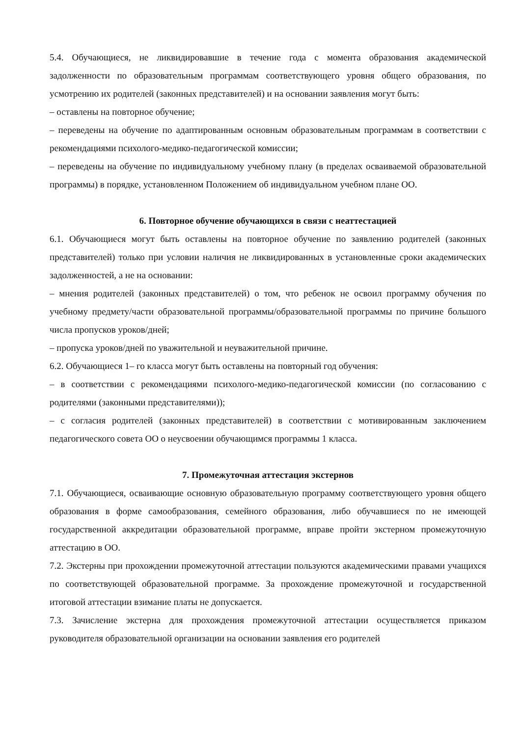5.4. Обучающиеся, не ликвидировавшие в течение года с момента образования академической задолженности по образовательным программам соответствующего уровня общего образования, по усмотрению их родителей (законных представителей) и на основании заявления могут быть:
– оставлены на повторное обучение;
– переведены на обучение по адаптированным основным образовательным программам в соответствии с рекомендациями психолого-медико-педагогической комиссии;
– переведены на обучение по индивидуальному учебному плану (в пределах осваиваемой образовательной программы) в порядке, установленном Положением об индивидуальном учебном плане ОО.
6. Повторное обучение обучающихся в связи с неаттестацией
6.1. Обучающиеся могут быть оставлены на повторное обучение по заявлению родителей (законных представителей) только при условии наличия не ликвидированных в установленные сроки академических задолженностей, а не на основании:
– мнения родителей (законных представителей) о том, что ребенок не освоил программу обучения по учебному предмету/части образовательной программы/образовательной программы по причине большого числа пропусков уроков/дней;
– пропуска уроков/дней по уважительной и неуважительной причине.
6.2. Обучающиеся 1– го класса могут быть оставлены на повторный год обучения:
– в соответствии с рекомендациями психолого-медико-педагогической комиссии (по согласованию с родителями (законными представителями));
– с согласия родителей (законных представителей) в соответствии с мотивированным заключением педагогического совета ОО о неусвоении обучающимся программы 1 класса.
7. Промежуточная аттестация экстернов
7.1. Обучающиеся, осваивающие основную образовательную программу соответствующего уровня общего образования в форме самообразования, семейного образования, либо обучавшиеся по не имеющей государственной аккредитации образовательной программе, вправе пройти экстерном промежуточную аттестацию в ОО.
7.2. Экстерны при прохождении промежуточной аттестации пользуются академическими правами учащихся по соответствующей образовательной программе. За прохождение промежуточной и государственной итоговой аттестации взимание платы не допускается.
7.3. Зачисление экстерна для прохождения промежуточной аттестации осуществляется приказом руководителя образовательной организации на основании заявления его родителей